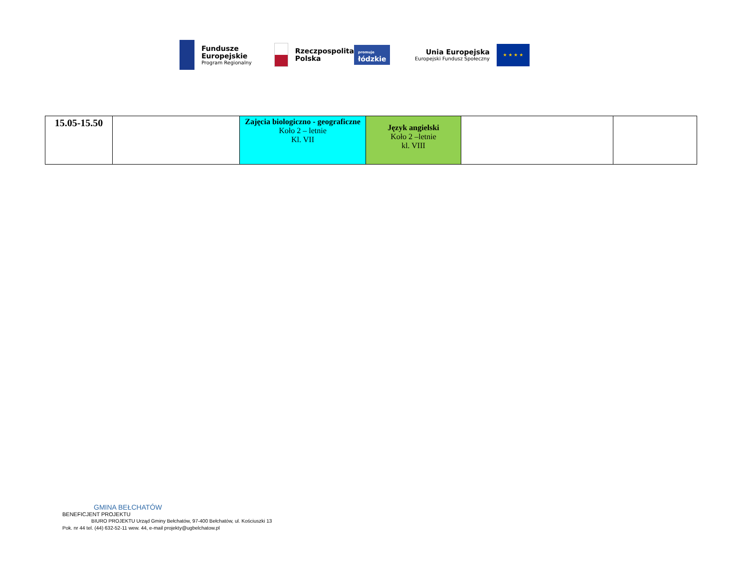Fundusze
Europejskie
Program Regionalny
Rzeczpospolita
Polska
promuje
łódzkie
Unia Europejska
Europejski Fundusz Społeczny
★ ★ ★ ★
| 15.05-15.50 | | Zajęcia biologiczno - geograficzne Koło 2 – letnie Kl. VII | Język angielski Koło 2 –letnie kl. VIII | | |
GMINA BEŁCHATÓW
BENEFICJENT PROJEKTU
BIURO PROJEKTU Urząd Gminy Bełchatów, 97-400 Bełchatów, ul. Kościuszki 13
Pok. nr 44 tel. (44) 632-52-11 wew. 44, e-mail projekty@ugbelchatow.pl